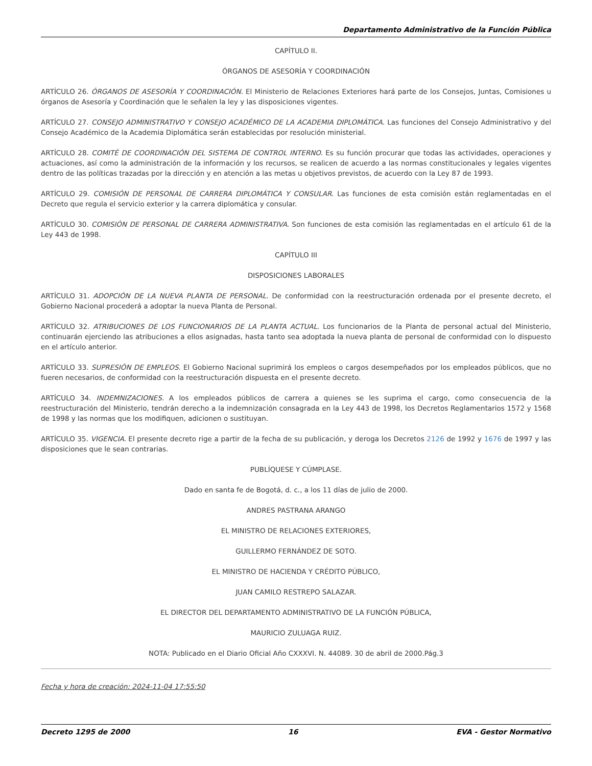Departamento Administrativo de la Función Pública
CAPÍTULO II.
ÓRGANOS DE ASESORÍA Y COORDINACIÓN
ARTÍCULO 26. ÓRGANOS DE ASESORÍA Y COORDINACIÓN. El Ministerio de Relaciones Exteriores hará parte de los Consejos, Juntas, Comisiones u órganos de Asesoría y Coordinación que le señalen la ley y las disposiciones vigentes.
ARTÍCULO 27. CONSEJO ADMINISTRATIVO Y CONSEJO ACADÉMICO DE LA ACADEMIA DIPLOMÁTICA. Las funciones del Consejo Administrativo y del Consejo Académico de la Academia Diplomática serán establecidas por resolución ministerial.
ARTÍCULO 28. COMITÉ DE COORDINACIÓN DEL SISTEMA DE CONTROL INTERNO. Es su función procurar que todas las actividades, operaciones y actuaciones, así como la administración de la información y los recursos, se realicen de acuerdo a las normas constitucionales y legales vigentes dentro de las políticas trazadas por la dirección y en atención a las metas u objetivos previstos, de acuerdo con la Ley 87 de 1993.
ARTÍCULO 29. COMISIÓN DE PERSONAL DE CARRERA DIPLOMÁTICA Y CONSULAR. Las funciones de esta comisión están reglamentadas en el Decreto que regula el servicio exterior y la carrera diplomática y consular.
ARTÍCULO 30. COMISIÓN DE PERSONAL DE CARRERA ADMINISTRATIVA. Son funciones de esta comisión las reglamentadas en el artículo 61 de la Ley 443 de 1998.
CAPÍTULO III
DISPOSICIONES LABORALES
ARTÍCULO 31. ADOPCIÓN DE LA NUEVA PLANTA DE PERSONAL. De conformidad con la reestructuración ordenada por el presente decreto, el Gobierno Nacional procederá a adoptar la nueva Planta de Personal.
ARTÍCULO 32. ATRIBUCIONES DE LOS FUNCIONARIOS DE LA PLANTA ACTUAL. Los funcionarios de la Planta de personal actual del Ministerio, continuarán ejerciendo las atribuciones a ellos asignadas, hasta tanto sea adoptada la nueva planta de personal de conformidad con lo dispuesto en el artículo anterior.
ARTÍCULO 33. SUPRESIÓN DE EMPLEOS. El Gobierno Nacional suprimirá los empleos o cargos desempeñados por los empleados públicos, que no fueren necesarios, de conformidad con la reestructuración dispuesta en el presente decreto.
ARTÍCULO 34. INDEMNIZACIONES. A los empleados públicos de carrera a quienes se les suprima el cargo, como consecuencia de la reestructuración del Ministerio, tendrán derecho a la indemnización consagrada en la Ley 443 de 1998, los Decretos Reglamentarios 1572 y 1568 de 1998 y las normas que los modifiquen, adicionen o sustituyan.
ARTÍCULO 35. VIGENCIA. El presente decreto rige a partir de la fecha de su publicación, y deroga los Decretos 2126 de 1992 y 1676 de 1997 y las disposiciones que le sean contrarias.
PUBLÍQUESE Y CÚMPLASE.
Dado en santa fe de Bogotá, d. c., a los 11 días de julio de 2000.
ANDRES PASTRANA ARANGO
EL MINISTRO DE RELACIONES EXTERIORES,
GUILLERMO FERNÁNDEZ DE SOTO.
EL MINISTRO DE HACIENDA Y CRÉDITO PÚBLICO,
JUAN CAMILO RESTREPO SALAZAR.
EL DIRECTOR DEL DEPARTAMENTO ADMINISTRATIVO DE LA FUNCIÓN PÚBLICA,
MAURICIO ZULUAGA RUIZ.
NOTA: Publicado en el Diario Oficial Año CXXXVI. N. 44089. 30 de abril de 2000.Pág.3
Fecha y hora de creación: 2024-11-04 17:55:50
Decreto 1295 de 2000 16 EVA - Gestor Normativo